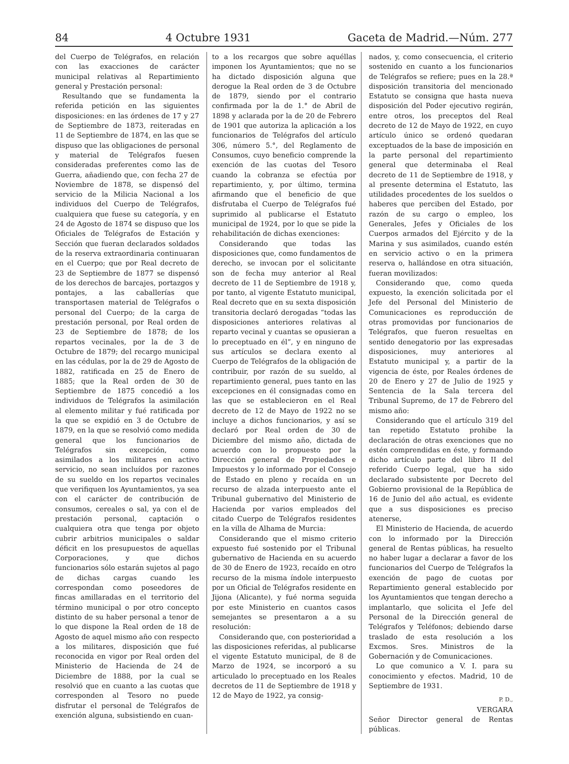84 4 Octubre 1931 Gaceta de Madrid.—Núm. 277
del Cuerpo de Telégrafos, en relación con las exacciones de carácter municipal relativas al Repartimiento general y Prestación personal:
Resultando que se fundamenta la referida petición en las siguientes disposiciones: en las órdenes de 17 y 27 de Septiembre de 1873, reiteradas en 11 de Septiembre de 1874, en las que se dispuso que las obligaciones de personal y material de Telégrafos fuesen consideradas preferentes como las de Guerra, añadiendo que, con fecha 27 de Noviembre de 1878, se dispensó del servicio de la Milicia Nacional a los individuos del Cuerpo de Telégrafos, cualquiera que fuese su categoría, y en 24 de Agosto de 1874 se dispuso que los Oficiales de Telégrafos de Estación y Sección que fueran declarados soldados de la reserva extraordinaria continuaran en el Cuerpo; que por Real decreto de 23 de Septiembre de 1877 se dispensó de los derechos de barcajes, portazgos y pontajes, a las caballerías que transportasen material de Telégrafos o personal del Cuerpo; de la carga de prestación personal, por Real orden de 23 de Septiembre de 1878; de los repartos vecinales, por la de 3 de Octubre de 1879; del recargo municipal en las cédulas, por la de 29 de Agosto de 1882, ratificada en 25 de Enero de 1885; que la Real orden de 30 de Septiembre de 1875 concedió a los individuos de Telégrafos la asimilación al elemento militar y fué ratificada por la que se expidió en 3 de Octubre de 1879, en la que se resolvió como medida general que los funcionarios de Telégrafos sin excepción, como asimilados a los militares en activo servicio, no sean incluídos por razones de su sueldo en los repartos vecinales que verifiquen los Ayuntamientos, ya sea con el carácter de contribución de consumos, cereales o sal, ya con el de prestación personal, captación o cualquiera otra que tenga por objeto cubrir arbitrios municipales o saldar déficit en los presupuestos de aquellas Corporaciones, y que dichos funcionarios sólo estarán sujetos al pago de dichas cargas cuando les correspondan como poseedores de fincas amillaradas en el territorio del término municipal o por otro concepto distinto de su haber personal a tenor de lo que dispone la Real orden de 18 de Agosto de aquel mismo año con respecto a los militares, disposición que fué reconocida en vigor por Real orden del Ministerio de Hacienda de 24 de Diciembre de 1888, por la cual se resolvió que en cuanto a las cuotas que corresponden al Tesoro no puede disfrutar el personal de Telégrafos de exención alguna, subsistiendo en cuan-
to a los recargos que sobre aquéllas imponen los Ayuntamientos; que no se ha dictado disposición alguna que derogue la Real orden de 3 de Octubre de 1879, siendo por el contrario confirmada por la de 1.° de Abril de 1898 y aclarada por la de 20 de Febrero de 1901 que autoriza la aplicación a los funcionarios de Telégrafos del artículo 306, número 5.°, del Reglamento de Consumos, cuyo beneficio comprende la exención de las cuotas del Tesoro cuando la cobranza se efectúa por repartimiento, y, por último, termina afirmando que el beneficio de que disfrutaba el Cuerpo de Telégrafos fué suprimido al publicarse el Estatuto municipal de 1924, por lo que se pide la rehabilitación de dichas exenciones:
Considerando que todas las disposiciones que, como fundamentos de derecho, se invocan por el solicitante son de fecha muy anterior al Real decreto de 11 de Septiembre de 1918 y, por tanto, al vigente Estatuto municipal, Real decreto que en su sexta disposición transitoria declaró derogadas “todas las disposiciones anteriores relativas al reparto vecinal y cuantas se opusieran a lo preceptuado en él”, y en ninguno de sus artículos se declara exento al Cuerpo de Telégrafos de la obligación de contribuir, por razón de su sueldo, al repartimiento general, pues tanto en las excepciones en él consignadas como en las que se establecieron en el Real decreto de 12 de Mayo de 1922 no se incluye a dichos funcionarios, y así se declaró por Real orden de 30 de Diciembre del mismo año, dictada de acuerdo con lo propuesto por la Dirección general de Propiedades e Impuestos y lo informado por el Consejo de Estado en pleno y recaída en un recurso de alzada interpuesto ante el Tribunal gubernativo del Ministerio de Hacienda por varios empleados del citado Cuerpo de Telégrafos residentes en la villa de Alhama de Murcia:
Considerando que el mismo criterio expuesto fué sostenido por el Tribunal gubernativo de Hacienda en su acuerdo de 30 de Enero de 1923, recaído en otro recurso de la misma índole interpuesto por un Oficial de Telégrafos residente en Jijona (Alicante), y fué norma seguida por este Ministerio en cuantos casos semejantes se presentaron a a su resolución:
Considerando que, con posterioridad a las disposiciones referidas, al publicarse el vigente Estatuto municipal, de 8 de Marzo de 1924, se incorporó a su articulado lo preceptuado en los Reales decretos de 11 de Septiembre de 1918 y 12 de Mayo de 1922, ya consig-
nados, y, como consecuencia, el criterio sostenido en cuanto a los funcionarios de Telégrafos se refiere; pues en la 28.ª disposición transitoria del mencionado Estatuto se consigna que hasta nueva disposición del Poder ejecutivo regirán, entre otros, los preceptos del Real decreto de 12 de Mayo de 1922, en cuyo artículo único se ordenó quedaran exceptuados de la base de imposición en la parte personal del repartimiento general que determinaba el Real decreto de 11 de Septiembre de 1918, y al presente determina el Estatuto, las utilidades procedentes de los sueldos o haberes que perciben del Estado, por razón de su cargo o empleo, los Generales, Jefes y Oficiales de los Cuerpos armados del Ejército y de la Marina y sus asimilados, cuando estén en servicio activo o en la primera reserva o, hallándose en otra situación, fueran movilizados:
Considerando que, como queda expuesto, la exención solicitada por el Jefe del Personal del Ministerio de Comunicaciones es reproducción de otras promovidas por funcionarios de Telégrafos, que fueron resueltas en sentido denegatorio por las expresadas disposiciones, muy anteriores al Estatuto municipal y, a partir de la vigencia de éste, por Reales órdenes de 20 de Enero y 27 de Julio de 1925 y Sentencia de la Sala tercera del Tribunal Supremo, de 17 de Febrero del mismo año:
Considerando que el artículo 319 del tan repetido Estatuto prohibe la declaración de otras exenciones que no estén comprendidas en éste, y formando dicho artículo parte del libro II del referido Cuerpo legal, que ha sido declarado subsistente por Decreto del Gobierno provisional de la República de 16 de Junio del año actual, es evidente que a sus disposiciones es preciso atenerse,
El Ministerio de Hacienda, de acuerdo con lo informado por la Dirección general de Rentas públicas, ha resuelto no haber lugar a declarar a favor de los funcionarios del Cuerpo de Telégrafos la exención de pago de cuotas por Repartimiento general establecido por los Ayuntamientos que tengan derecho a implantarlo, que solicita el Jefe del Personal de la Dirección general de Telégrafos y Teléfonos; debiendo darse traslado de esta resolución a los Excmos. Sres. Ministros de la Gobernación y de Comunicaciones.
Lo que comunico a V. I. para su conocimiento y efectos. Madrid, 10 de Septiembre de 1931.
P. D.,
VERGARA
Señor Director general de Rentas públicas.